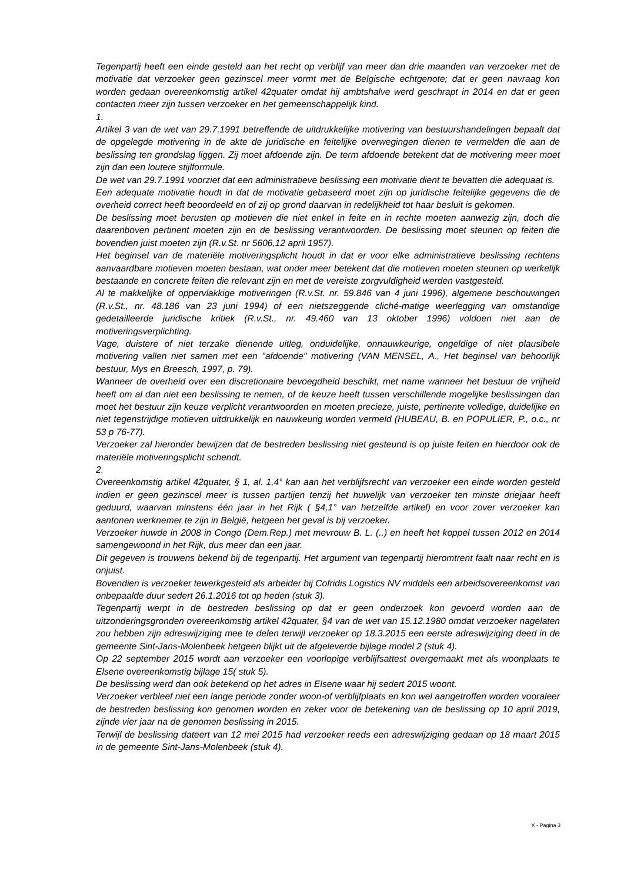Tegenpartij heeft een einde gesteld aan het recht op verblijf van meer dan drie maanden van verzoeker met de motivatie dat verzoeker geen gezinscel meer vormt met de Belgische echtgenote; dat er geen navraag kon worden gedaan overeenkomstig artikel 42quater omdat hij ambtshalve werd geschrapt in 2014 en dat er geen contacten meer zijn tussen verzoeker en het gemeenschappelijk kind.
1.
Artikel 3 van de wet van 29.7.1991 betreffende de uitdrukkelijke motivering van bestuurshandelingen bepaalt dat de opgelegde motivering in de akte de juridische en feitelijke overwegingen dienen te vermelden die aan de beslissing ten grondslag liggen. Zij moet afdoende zijn. De term afdoende betekent dat de motivering meer moet zijn dan een loutere stijlformule.
De wet van 29.7.1991 voorziet dat een administratieve beslissing een motivatie dient te bevatten die adequaat is.
Een adequate motivatie houdt in dat de motivatie gebaseerd moet zijn op juridische feitelijke gegevens die de overheid correct heeft beoordeeld en of zij op grond daarvan in redelijkheid tot haar besluit is gekomen.
De beslissing moet berusten op motieven die niet enkel in feite en in rechte moeten aanwezig zijn, doch die daarenboven pertinent moeten zijn en de beslissing verantwoorden. De beslissing moet steunen op feiten die bovendien juist moeten zijn (R.v.St. nr 5606,12 april 1957).
Het beginsel van de materiële motiveringsplicht houdt in dat er voor elke administratieve beslissing rechtens aanvaardbare motieven moeten bestaan, wat onder meer betekent dat die motieven moeten steunen op werkelijk bestaande en concrete feiten die relevant zijn en met de vereiste zorgvuldigheid werden vastgesteld.
Al te makkelijke of oppervlakkige motiveringen (R.v.St. nr. 59.846 van 4 juni 1996), algemene beschouwingen (R.v.St., nr. 48.186 van 23 juni 1994) of een nietszeggende cliché-matige weerlegging van omstandige gedetailleerde juridische kritiek (R.v.St., nr. 49.460 van 13 oktober 1996) voldoen niet aan de motiveringsverplichting.
Vage, duistere of niet terzake dienende uitleg, onduidelijke, onnauwkeurige, ongeldige of niet plausibele motivering vallen niet samen met een "afdoende" motivering (VAN MENSEL, A., Het beginsel van behoorlijk bestuur, Mys en Breesch, 1997, p. 79).
Wanneer de overheid over een discretionaire bevoegdheid beschikt, met name wanneer het bestuur de vrijheid heeft om al dan niet een beslissing te nemen, of de keuze heeft tussen verschillende mogelijke beslissingen dan moet het bestuur zijn keuze verplicht verantwoorden en moeten precieze, juiste, pertinente volledige, duidelijke en niet tegenstrijdige motieven uitdrukkelijk en nauwkeurig worden vermeld (HUBEAU, B. en POPULIER, P., o.c., nr 53 p 76-77).
Verzoeker zal hieronder bewijzen dat de bestreden beslissing niet gesteund is op juiste feiten en hierdoor ook de materiële motiveringsplicht schendt.
2.
Overeenkomstig artikel 42quater, § 1, al. 1,4° kan aan het verblijfsrecht van verzoeker een einde worden gesteld indien er geen gezinscel meer is tussen partijen tenzij het huwelijk van verzoeker ten minste driejaar heeft geduurd, waarvan minstens één jaar in het Rijk ( §4,1° van hetzelfde artikel) en voor zover verzoeker kan aantonen werknemer te zijn in België, hetgeen het geval is bij verzoeker.
Verzoeker huwde in 2008 in Congo (Dem.Rep.) met mevrouw B. L. (..) en heeft het koppel tussen 2012 en 2014 samengewoond in het Rijk, dus meer dan een jaar.
Dit gegeven is trouwens bekend bij de tegenpartij. Het argument van tegenpartij hieromtrent faalt naar recht en is onjuist.
Bovendien is verzoeker tewerkgesteld als arbeider bij Cofridis Logistics NV middels een arbeidsovereenkomst van onbepaalde duur sedert 26.1.2016 tot op heden (stuk 3).
Tegenpartij werpt in de bestreden beslissing op dat er geen onderzoek kon gevoerd worden aan de uitzonderingsgronden overeenkomstig artikel 42quater, §4 van de wet van 15.12.1980 omdat verzoeker nagelaten zou hebben zijn adreswijziging mee te delen terwijl verzoeker op 18.3.2015 een eerste adreswijziging deed in de gemeente Sint-Jans-Molenbeek hetgeen blijkt uit de afgeleverde bijlage model 2 (stuk 4).
Op 22 september 2015 wordt aan verzoeker een voorlopige verblijfsattest overgemaakt met als woonplaats te Elsene overeenkomstig bijlage 15( stuk 5).
De beslissing werd dan ook betekend op het adres in Elsene waar hij sedert 2015 woont.
Verzoeker verbleef niet een lange periode zonder woon-of verblijfplaats en kon wel aangetroffen worden vooraleer de bestreden beslissing kon genomen worden en zeker voor de betekening van de beslissing op 10 april 2019, zijnde vier jaar na de genomen beslissing in 2015.
Terwijl de beslissing dateert van 12 mei 2015 had verzoeker reeds een adreswijziging gedaan op 18 maart 2015 in de gemeente Sint-Jans-Molenbeek (stuk 4).
X - Pagina 3